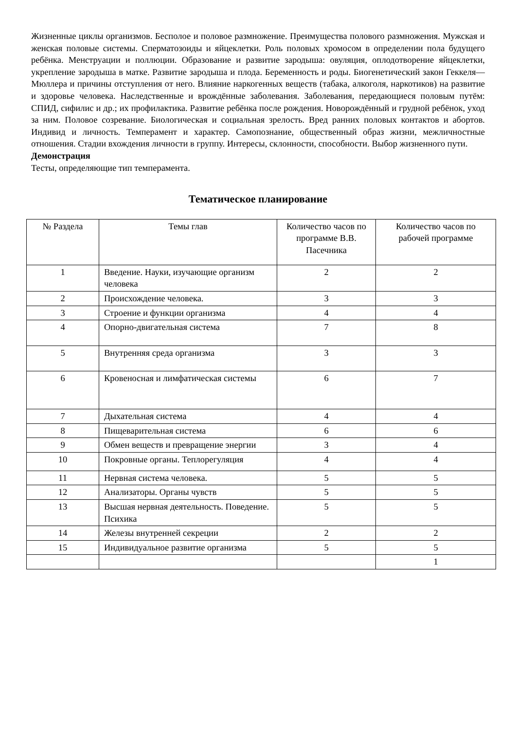Жизненные циклы организмов. Бесполое и половое размножение. Преимущества полового размножения. Мужская и женская половые системы. Сперматозоиды и яйцеклетки. Роль половых хромосом в определении пола будущего ребёнка. Менструации и поллюции. Образование и развитие зародыша: овуляция, оплодотворение яйцеклетки, укрепление зародыша в матке. Развитие зародыша и плода. Беременность и роды. Биогенетический закон Геккеля—Мюллера и причины отступления от него. Влияние наркогенных веществ (табака, алкоголя, наркотиков) на развитие и здоровье человека. Наследственные и врождённые заболевания. Заболевания, передающиеся половым путём: СПИД, сифилис и др.; их профилактика. Развитие ребёнка после рождения. Новорождённый и грудной ребёнок, уход за ним. Половое созревание. Биологическая и социальная зрелость. Вред ранних половых контактов и абортов. Индивид и личность. Темперамент и характер. Самопознание, общественный образ жизни, межличностные отношения. Стадии вхождения личности в группу. Интересы, склонности, способности. Выбор жизненного пути.
Демонстрация
Тесты, определяющие тип темперамента.
Тематическое планирование
| № Раздела | Темы глав | Количество часов по программе В.В. Пасечника | Количество часов по рабочей программе |
| --- | --- | --- | --- |
| 1 | Введение. Науки, изучающие организм человека | 2 | 2 |
| 2 | Происхождение человека. | 3 | 3 |
| 3 | Строение и функции организма | 4 | 4 |
| 4 | Опорно-двигательная система | 7 | 8 |
| 5 | Внутренняя среда организма | 3 | 3 |
| 6 | Кровеносная и лимфатическая системы | 6 | 7 |
| 7 | Дыхательная система | 4 | 4 |
| 8 | Пищеварительная система | 6 | 6 |
| 9 | Обмен веществ и превращение энергии | 3 | 4 |
| 10 | Покровные органы. Теплорегуляция | 4 | 4 |
| 11 | Нервная система человека. | 5 | 5 |
| 12 | Анализаторы. Органы чувств | 5 | 5 |
| 13 | Высшая нервная деятельность. Поведение. Психика | 5 | 5 |
| 14 | Железы внутренней секреции | 2 | 2 |
| 15 | Индивидуальное развитие организма | 5 | 5 |
| | | | 1 |